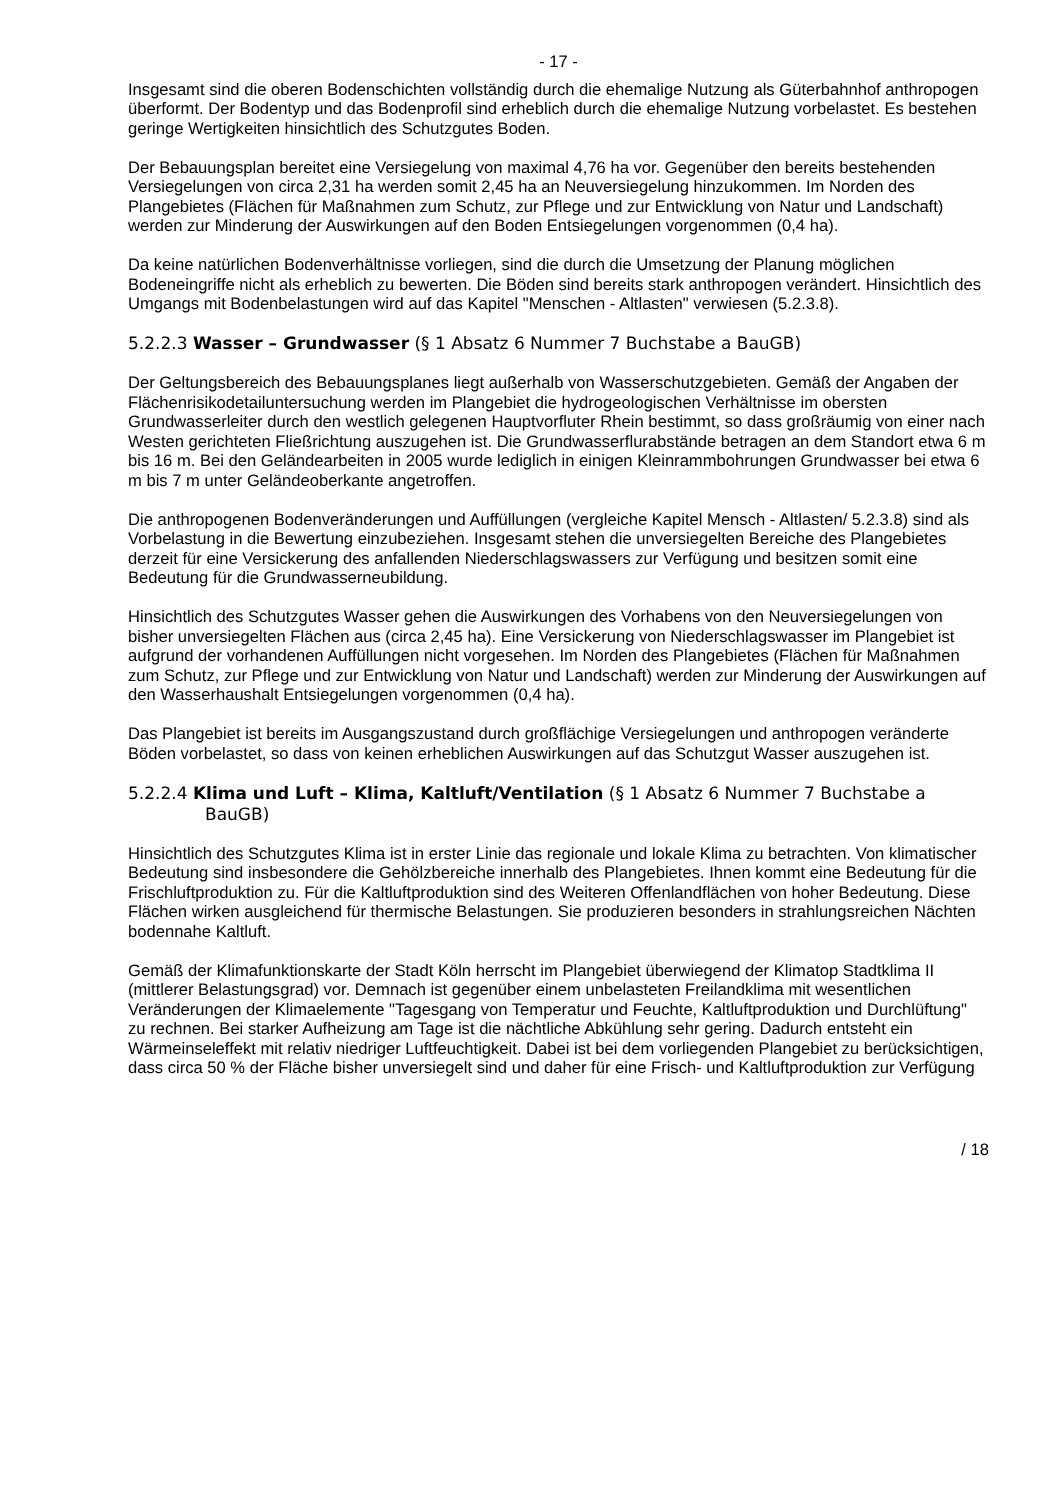- 17 -
Insgesamt sind die oberen Bodenschichten vollständig durch die ehemalige Nutzung als Güter­bahnhof anthropogen überformt. Der Bodentyp und das Bodenprofil sind erheblich durch die ehe­malige Nutzung vorbelastet. Es bestehen geringe Wertigkeiten hinsichtlich des Schutzgutes Bo­den.
Der Bebauungsplan bereitet eine Versiegelung von maximal 4,76 ha vor. Gegenüber den bereits bestehenden Versiegelungen von circa 2,31 ha werden somit 2,45 ha an Neuversiegelung hinzu­kommen. Im Norden des Plangebietes (Flächen für Maßnahmen zum Schutz, zur Pflege und zur Entwicklung von Natur und Landschaft) werden zur Minderung der Auswirkungen auf den Boden Entsiegelungen vorgenommen (0,4 ha).
Da keine natürlichen Bodenverhältnisse vorliegen, sind die durch die Umsetzung der Planung möglichen Bodeneingriffe nicht als erheblich zu bewerten. Die Böden sind bereits stark anthropo­gen verändert. Hinsichtlich des Umgangs mit Bodenbelastungen wird auf das Kapitel "Menschen - Altlasten" verwiesen (5.2.3.8).
5.2.2.3 Wasser – Grundwasser (§ 1 Absatz 6 Nummer 7 Buchstabe a BauGB)
Der Geltungsbereich des Bebauungsplanes liegt außerhalb von Wasserschutzgebieten. Gemäß der Angaben der Flächenrisikodetailuntersuchung werden im Plangebiet die hydrogeologischen Verhältnisse im obersten Grundwasserleiter durch den westlich gelegenen Hauptvorfluter Rhein bestimmt, so dass großräumig von einer nach Westen gerichteten Fließrichtung auszugehen ist. Die Grundwasserflurabstände betragen an dem Standort etwa 6 m bis 16 m. Bei den Geländear­beiten in 2005 wurde lediglich in einigen Kleinrammbohrungen Grundwasser bei etwa 6 m bis 7 m unter Geländeoberkante angetroffen.
Die anthropogenen Bodenveränderungen und Auffüllungen (vergleiche Kapitel Mensch - Altlasten/ 5.2.3.8) sind als Vorbelastung in die Bewertung einzubeziehen. Insgesamt stehen die unversiegel­ten Bereiche des Plangebietes derzeit für eine Versickerung des anfallenden Niederschlagswas­sers zur Verfügung und besitzen somit eine Bedeutung für die Grundwasserneubildung.
Hinsichtlich des Schutzgutes Wasser gehen die Auswirkungen des Vorhabens von den Neuversie­gelungen von bisher unversiegelten Flächen aus (circa 2,45 ha). Eine Versickerung von Nieder­schlagswasser im Plangebiet ist aufgrund der vorhandenen Auffüllungen nicht vorgesehen. Im Norden des Plangebietes (Flächen für Maßnahmen zum Schutz, zur Pflege und zur Entwicklung von Natur und Landschaft) werden zur Minderung der Auswirkungen auf den Wasserhaushalt Ent­siegelungen vorgenommen (0,4 ha).
Das Plangebiet ist bereits im Ausgangszustand durch großflächige Versiegelungen und anthropo­gen veränderte Böden vorbelastet, so dass von keinen erheblichen Auswirkungen auf das Schutz­gut Wasser auszugehen ist.
5.2.2.4 Klima und Luft – Klima, Kaltluft/Ventilation (§ 1 Absatz 6 Nummer 7 Buchstabe a BauGB)
Hinsichtlich des Schutzgutes Klima ist in erster Linie das regionale und lokale Klima zu betrachten. Von klimatischer Bedeutung sind insbesondere die Gehölzbereiche innerhalb des Plangebietes. Ihnen kommt eine Bedeutung für die Frischluftproduktion zu. Für die Kaltluftproduktion sind des Weiteren Offenlandflächen von hoher Bedeutung. Diese Flächen wirken ausgleichend für thermi­sche Belastungen. Sie produzieren besonders in strahlungsreichen Nächten bodennahe Kaltluft.
Gemäß der Klimafunktionskarte der Stadt Köln herrscht im Plangebiet überwiegend der Klimatop Stadtklima II (mittlerer Belastungsgrad) vor. Demnach ist gegenüber einem unbelasteten Freiland­klima mit wesentlichen Veränderungen der Klimaelemente "Tagesgang von Temperatur und Feuchte, Kaltluftproduktion und Durchlüftung" zu rechnen. Bei starker Aufheizung am Tage ist die nächtliche Abkühlung sehr gering. Dadurch entsteht ein Wärmeinseleffekt mit relativ niedriger Luft­feuchtigkeit. Dabei ist bei dem vorliegenden Plangebiet zu berücksichtigen, dass circa 50 % der Fläche bisher unversiegelt sind und daher für eine Frisch- und Kaltluftproduktion zur Verfügung
/ 18